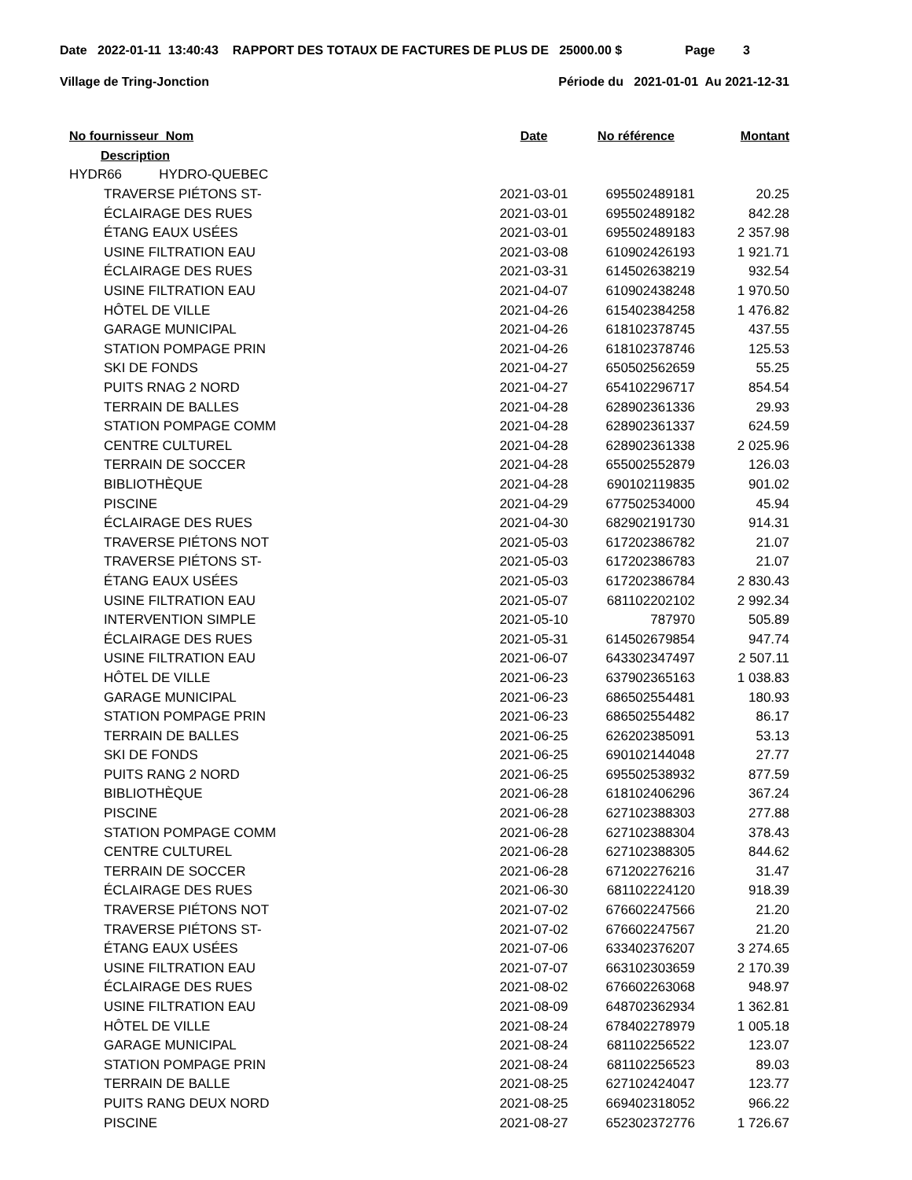Date 2022-01-11 13:40:43 RAPPORT DES TOTAUX DE FACTURES DE PLUS DE 25000.00 $ Page 3
Village de Tring-Jonction Période du 2021-01-01 Au 2021-12-31
| No fournisseur Nom | Date | No référence | Montant |
| --- | --- | --- | --- |
| Description | | | |
| HYDR66 HYDRO-QUEBEC | | | |
| TRAVERSE PIÉTONS ST- | 2021-03-01 | 695502489181 | 20.25 |
| ÉCLAIRAGE DES RUES | 2021-03-01 | 695502489182 | 842.28 |
| ÉTANG EAUX USÉES | 2021-03-01 | 695502489183 | 2 357.98 |
| USINE FILTRATION EAU | 2021-03-08 | 610902426193 | 1 921.71 |
| ÉCLAIRAGE DES RUES | 2021-03-31 | 614502638219 | 932.54 |
| USINE FILTRATION EAU | 2021-04-07 | 610902438248 | 1 970.50 |
| HÔTEL DE VILLE | 2021-04-26 | 615402384258 | 1 476.82 |
| GARAGE MUNICIPAL | 2021-04-26 | 618102378745 | 437.55 |
| STATION POMPAGE PRIN | 2021-04-26 | 618102378746 | 125.53 |
| SKI DE FONDS | 2021-04-27 | 650502562659 | 55.25 |
| PUITS RNAG 2 NORD | 2021-04-27 | 654102296717 | 854.54 |
| TERRAIN DE BALLES | 2021-04-28 | 628902361336 | 29.93 |
| STATION POMPAGE COMM | 2021-04-28 | 628902361337 | 624.59 |
| CENTRE CULTUREL | 2021-04-28 | 628902361338 | 2 025.96 |
| TERRAIN DE SOCCER | 2021-04-28 | 655002552879 | 126.03 |
| BIBLIOTHÈQUE | 2021-04-28 | 690102119835 | 901.02 |
| PISCINE | 2021-04-29 | 677502534000 | 45.94 |
| ÉCLAIRAGE DES RUES | 2021-04-30 | 682902191730 | 914.31 |
| TRAVERSE PIÉTONS NOT | 2021-05-03 | 617202386782 | 21.07 |
| TRAVERSE PIÉTONS ST- | 2021-05-03 | 617202386783 | 21.07 |
| ÉTANG EAUX USÉES | 2021-05-03 | 617202386784 | 2 830.43 |
| USINE FILTRATION EAU | 2021-05-07 | 681102202102 | 2 992.34 |
| INTERVENTION SIMPLE | 2021-05-10 | 787970 | 505.89 |
| ÉCLAIRAGE DES RUES | 2021-05-31 | 614502679854 | 947.74 |
| USINE FILTRATION EAU | 2021-06-07 | 643302347497 | 2 507.11 |
| HÔTEL DE VILLE | 2021-06-23 | 637902365163 | 1 038.83 |
| GARAGE MUNICIPAL | 2021-06-23 | 686502554481 | 180.93 |
| STATION POMPAGE PRIN | 2021-06-23 | 686502554482 | 86.17 |
| TERRAIN DE BALLES | 2021-06-25 | 626202385091 | 53.13 |
| SKI DE FONDS | 2021-06-25 | 690102144048 | 27.77 |
| PUITS RANG 2 NORD | 2021-06-25 | 695502538932 | 877.59 |
| BIBLIOTHÈQUE | 2021-06-28 | 618102406296 | 367.24 |
| PISCINE | 2021-06-28 | 627102388303 | 277.88 |
| STATION POMPAGE COMM | 2021-06-28 | 627102388304 | 378.43 |
| CENTRE CULTUREL | 2021-06-28 | 627102388305 | 844.62 |
| TERRAIN DE SOCCER | 2021-06-28 | 671202276216 | 31.47 |
| ÉCLAIRAGE DES RUES | 2021-06-30 | 681102224120 | 918.39 |
| TRAVERSE PIÉTONS NOT | 2021-07-02 | 676602247566 | 21.20 |
| TRAVERSE PIÉTONS ST- | 2021-07-02 | 676602247567 | 21.20 |
| ÉTANG EAUX USÉES | 2021-07-06 | 633402376207 | 3 274.65 |
| USINE FILTRATION EAU | 2021-07-07 | 663102303659 | 2 170.39 |
| ÉCLAIRAGE DES RUES | 2021-08-02 | 676602263068 | 948.97 |
| USINE FILTRATION EAU | 2021-08-09 | 648702362934 | 1 362.81 |
| HÔTEL DE VILLE | 2021-08-24 | 678402278979 | 1 005.18 |
| GARAGE MUNICIPAL | 2021-08-24 | 681102256522 | 123.07 |
| STATION POMPAGE PRIN | 2021-08-24 | 681102256523 | 89.03 |
| TERRAIN DE BALLE | 2021-08-25 | 627102424047 | 123.77 |
| PUITS RANG DEUX NORD | 2021-08-25 | 669402318052 | 966.22 |
| PISCINE | 2021-08-27 | 652302372776 | 1 726.67 |